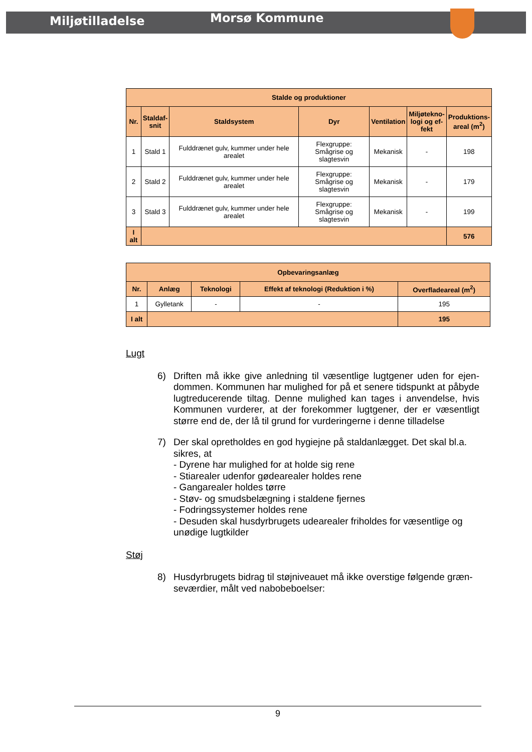Miljøtilladelse
Morsø Kommune
| Stalde og produktioner | | | | | | |
| --- | --- | --- | --- | --- | --- | --- |
| Nr. | Staldaf- snit | Staldsystem | Dyr | Ventilation | Miljøtekno- logi og ef- fekt | Produktions- areal (m<sup>2</sup>) |
| 1 | Stald 1 | Fulddrænet gulv, kummer under hele arealet | Flexgruppe: Smågrise og slagtesvin | Mekanisk | - | 198 |
| 2 | Stald 2 | Fulddrænet gulv, kummer under hele arealet | Flexgruppe: Smågrise og slagtesvin | Mekanisk | - | 179 |
| 3 | Stald 3 | Fulddrænet gulv, kummer under hele arealet | Flexgruppe: Smågrise og slagtesvin | Mekanisk | - | 199 |
| I alt | | | | | | 576 |
| Opbevaringsanlæg | | | | |
| --- | --- | --- | --- | --- |
| Nr. | Anlæg | Teknologi | Effekt af teknologi (Reduktion i %) | Overfladeareal (m<sup>2</sup>) |
| 1 | Gylletank | - | - | 195 |
| I alt | | | | 195 |
Lugt
6) Driften må ikke give anledning til væsentlige lugtgener uden for ejen-dommen. Kommunen har mulighed for på et senere tidspunkt at påbyde lugtreducerende tiltag. Denne mulighed kan tages i anvendelse, hvis Kommunen vurderer, at der forekommer lugtgener, der er væsentligt større end de, der lå til grund for vurderingerne i denne tilladelse
7) Der skal opretholdes en god hygiejne på staldanlægget. Det skal bl.a. sikres, at
- Dyrene har mulighed for at holde sig rene
- Stiarealer udenfor gødearealer holdes rene
- Gangarealer holdes tørre
- Støv- og smudsbelægning i staldene fjernes
- Fodringssystemer holdes rene
- Desuden skal husdyrbrugets udearealer friholdes for væsentlige og unødige lugtkilder
Støj
8) Husdyrbrugets bidrag til støjniveauet må ikke overstige følgende græn-seværdier, målt ved nabobeboelser:
9